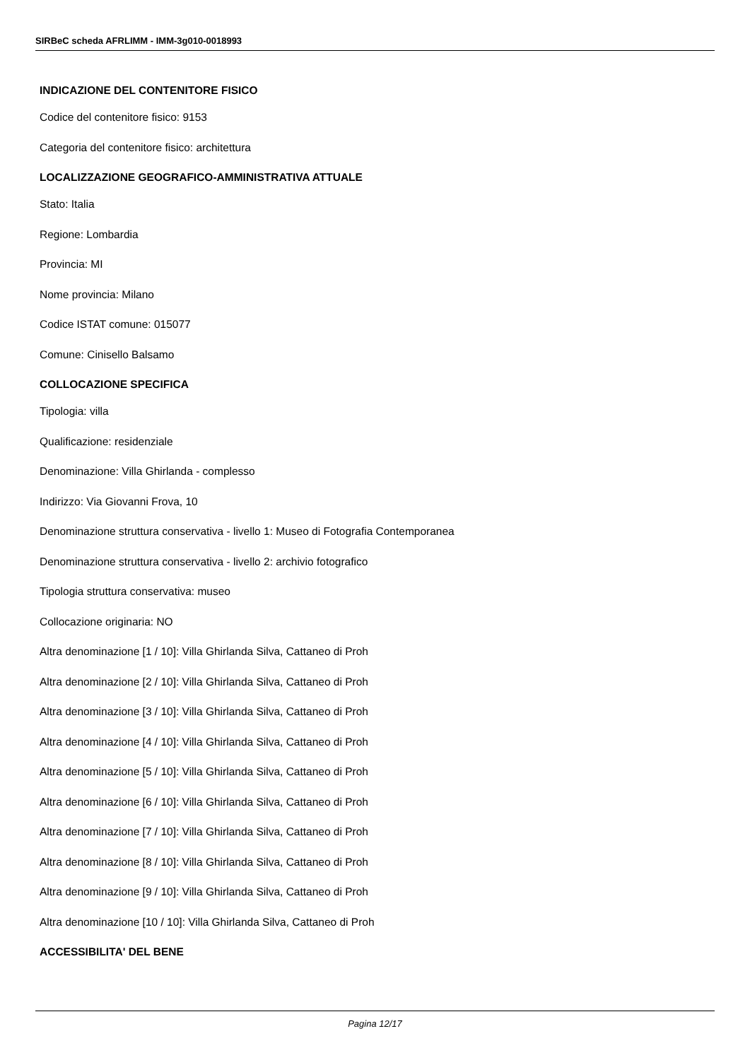SIRBeC scheda AFRLIMM - IMM-3g010-0018993
INDICAZIONE DEL CONTENITORE FISICO
Codice del contenitore fisico: 9153
Categoria del contenitore fisico: architettura
LOCALIZZAZIONE GEOGRAFICO-AMMINISTRATIVA ATTUALE
Stato: Italia
Regione: Lombardia
Provincia: MI
Nome provincia: Milano
Codice ISTAT comune: 015077
Comune: Cinisello Balsamo
COLLOCAZIONE SPECIFICA
Tipologia: villa
Qualificazione: residenziale
Denominazione: Villa Ghirlanda - complesso
Indirizzo: Via Giovanni Frova, 10
Denominazione struttura conservativa - livello 1: Museo di Fotografia Contemporanea
Denominazione struttura conservativa - livello 2: archivio fotografico
Tipologia struttura conservativa: museo
Collocazione originaria: NO
Altra denominazione [1 / 10]: Villa Ghirlanda Silva, Cattaneo di Proh
Altra denominazione [2 / 10]: Villa Ghirlanda Silva, Cattaneo di Proh
Altra denominazione [3 / 10]: Villa Ghirlanda Silva, Cattaneo di Proh
Altra denominazione [4 / 10]: Villa Ghirlanda Silva, Cattaneo di Proh
Altra denominazione [5 / 10]: Villa Ghirlanda Silva, Cattaneo di Proh
Altra denominazione [6 / 10]: Villa Ghirlanda Silva, Cattaneo di Proh
Altra denominazione [7 / 10]: Villa Ghirlanda Silva, Cattaneo di Proh
Altra denominazione [8 / 10]: Villa Ghirlanda Silva, Cattaneo di Proh
Altra denominazione [9 / 10]: Villa Ghirlanda Silva, Cattaneo di Proh
Altra denominazione [10 / 10]: Villa Ghirlanda Silva, Cattaneo di Proh
ACCESSIBILITA' DEL BENE
Pagina 12/17